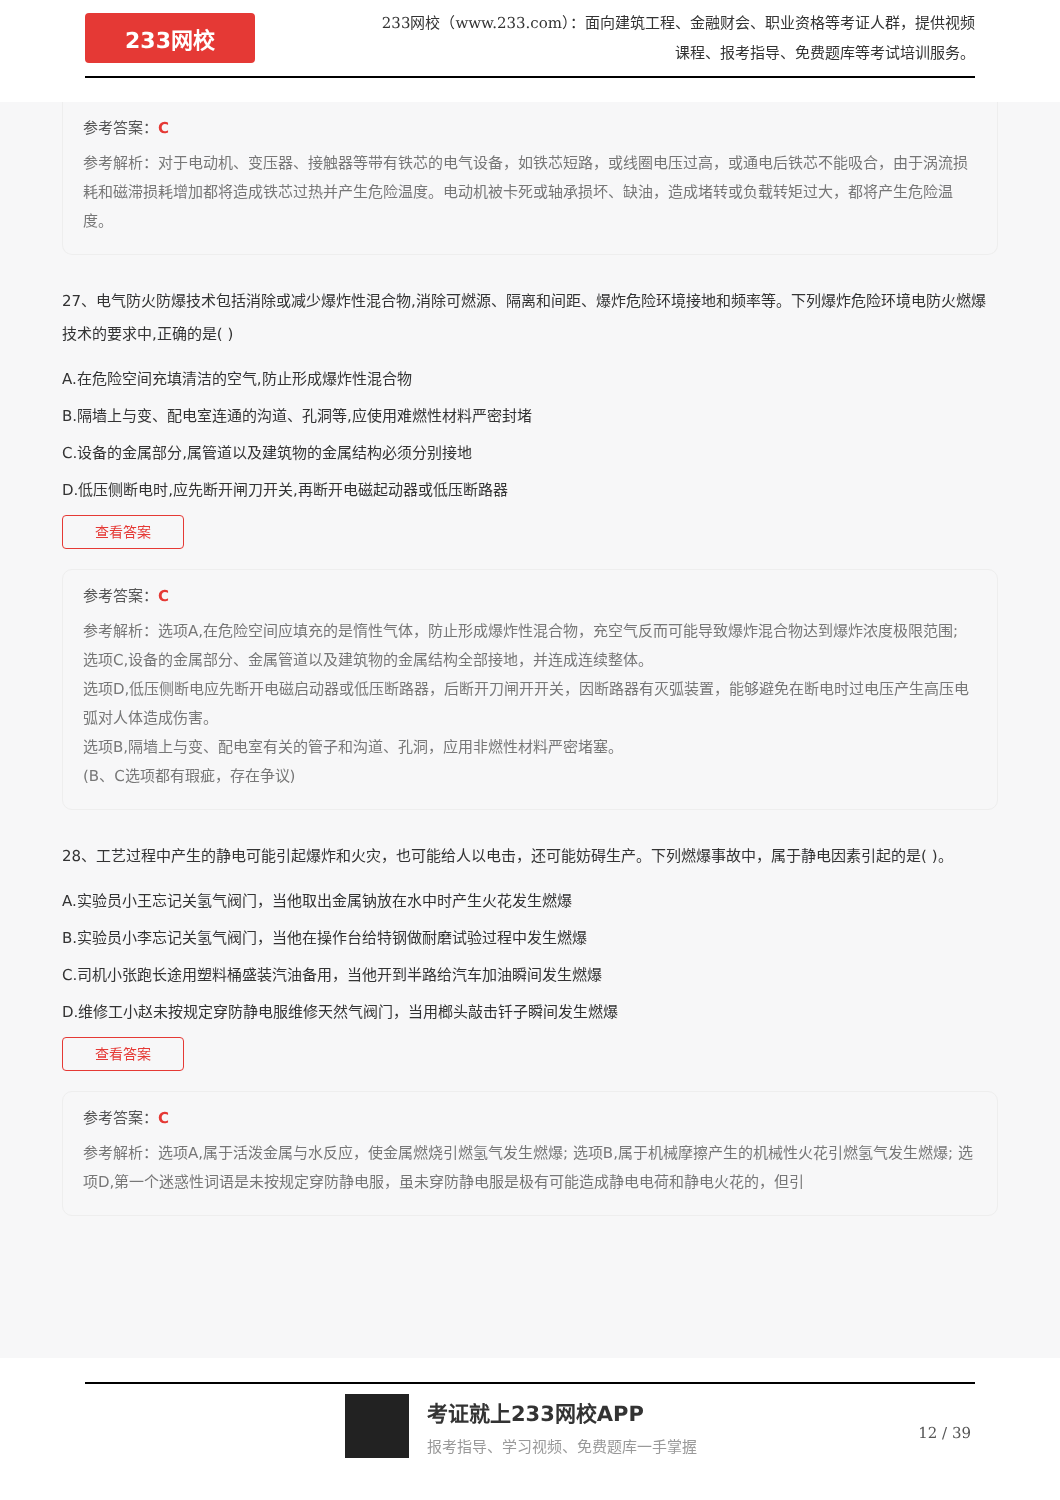233网校
233网校（www.233.com）：面向建筑工程、金融财会、职业资格等考证人群，提供视频课程、报考指导、免费题库等考试培训服务。
参考答案：C
参考解析：对于电动机、变压器、接触器等带有铁芯的电气设备，如铁芯短路，或线圈电压过高，或通电后铁芯不能吸合，由于涡流损耗和磁滞损耗增加都将造成铁芯过热并产生危险温度。电动机被卡死或轴承损坏、缺油，造成堵转或负载转矩过大，都将产生危险温度。
27、电气防火防爆技术包括消除或减少爆炸性混合物,消除可燃源、隔离和间距、爆炸危险环境接地和频率等。下列爆炸危险环境电防火燃爆技术的要求中,正确的是( )
A.在危险空间充填清洁的空气,防止形成爆炸性混合物
B.隔墙上与变、配电室连通的沟道、孔洞等,应使用难燃性材料严密封堵
C.设备的金属部分,属管道以及建筑物的金属结构必须分别接地
D.低压侧断电时,应先断开闸刀开关,再断开电磁起动器或低压断路器
查看答案
参考答案：C
参考解析：选项A,在危险空间应填充的是惰性气体，防止形成爆炸性混合物，充空气反而可能导致爆炸混合物达到爆炸浓度极限范围;
选项C,设备的金属部分、金属管道以及建筑物的金属结构全部接地，并连成连续整体。
选项D,低压侧断电应先断开电磁启动器或低压断路器，后断开刀闸开开关，因断路器有灭弧装置，能够避免在断电时过电压产生高压电弧对人体造成伤害。
选项B,隔墙上与变、配电室有关的管子和沟道、孔洞，应用非燃性材料严密堵塞。
(B、C选项都有瑕疵，存在争议)
28、工艺过程中产生的静电可能引起爆炸和火灾，也可能给人以电击，还可能妨碍生产。下列燃爆事故中，属于静电因素引起的是( )。
A.实验员小王忘记关氢气阀门，当他取出金属钠放在水中时产生火花发生燃爆
B.实验员小李忘记关氢气阀门，当他在操作台给特钢做耐磨试验过程中发生燃爆
C.司机小张跑长途用塑料桶盛装汽油备用，当他开到半路给汽车加油瞬间发生燃爆
D.维修工小赵未按规定穿防静电服维修天然气阀门，当用榔头敲击钎子瞬间发生燃爆
查看答案
参考答案：C
参考解析：选项A,属于活泼金属与水反应，使金属燃烧引燃氢气发生燃爆; 选项B,属于机械摩擦产生的机械性火花引燃氢气发生燃爆; 选项D,第一个迷惑性词语是未按规定穿防静电服，虽未穿防静电服是极有可能造成静电电荷和静电火花的，但引
考证就上233网校APP
报考指导、学习视频、免费题库一手掌握
12 / 39